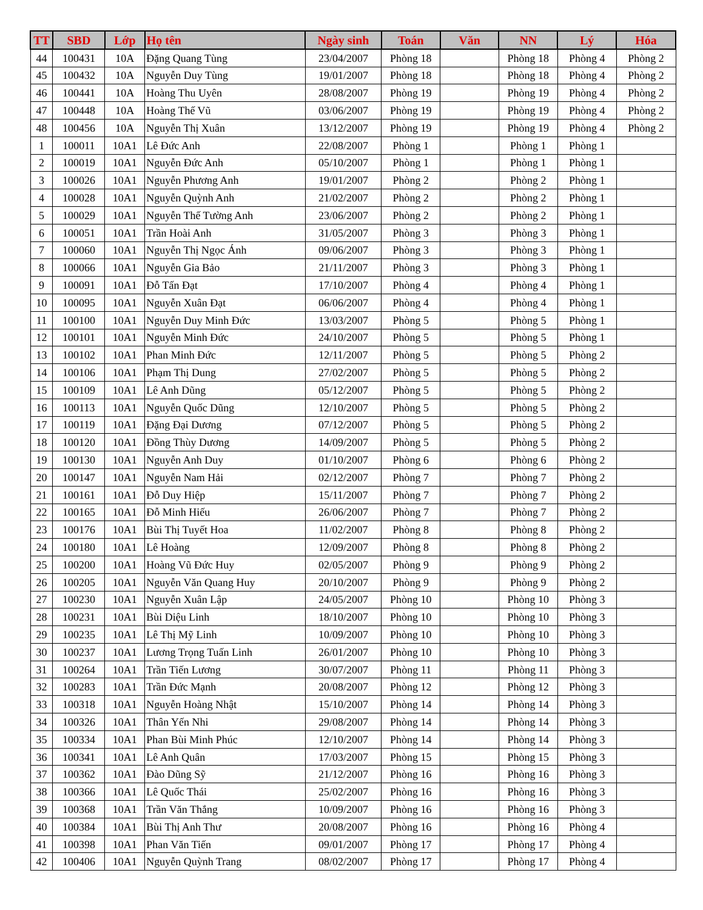| TT | SBD | Lớp | Họ tên | Ngày sinh | Toán | Văn | NN | Lý | Hóa |
| --- | --- | --- | --- | --- | --- | --- | --- | --- | --- |
| 44 | 100431 | 10A | Đặng Quang Tùng | 23/04/2007 | Phòng 18 | | Phòng 18 | Phòng 4 | Phòng 2 |
| 45 | 100432 | 10A | Nguyễn Duy Tùng | 19/01/2007 | Phòng 18 | | Phòng 18 | Phòng 4 | Phòng 2 |
| 46 | 100441 | 10A | Hoàng Thu Uyên | 28/08/2007 | Phòng 19 | | Phòng 19 | Phòng 4 | Phòng 2 |
| 47 | 100448 | 10A | Hoàng Thế Vũ | 03/06/2007 | Phòng 19 | | Phòng 19 | Phòng 4 | Phòng 2 |
| 48 | 100456 | 10A | Nguyễn Thị Xuân | 13/12/2007 | Phòng 19 | | Phòng 19 | Phòng 4 | Phòng 2 |
| 1 | 100011 | 10A1 | Lê Đức Anh | 22/08/2007 | Phòng 1 | | Phòng 1 | Phòng 1 | |
| 2 | 100019 | 10A1 | Nguyễn Đức Anh | 05/10/2007 | Phòng 1 | | Phòng 1 | Phòng 1 | |
| 3 | 100026 | 10A1 | Nguyễn Phương Anh | 19/01/2007 | Phòng 2 | | Phòng 2 | Phòng 1 | |
| 4 | 100028 | 10A1 | Nguyễn Quỳnh Anh | 21/02/2007 | Phòng 2 | | Phòng 2 | Phòng 1 | |
| 5 | 100029 | 10A1 | Nguyễn Thế Tường Anh | 23/06/2007 | Phòng 2 | | Phòng 2 | Phòng 1 | |
| 6 | 100051 | 10A1 | Trần Hoài Anh | 31/05/2007 | Phòng 3 | | Phòng 3 | Phòng 1 | |
| 7 | 100060 | 10A1 | Nguyễn Thị Ngọc Ánh | 09/06/2007 | Phòng 3 | | Phòng 3 | Phòng 1 | |
| 8 | 100066 | 10A1 | Nguyễn Gia Bảo | 21/11/2007 | Phòng 3 | | Phòng 3 | Phòng 1 | |
| 9 | 100091 | 10A1 | Đỗ Tấn Đạt | 17/10/2007 | Phòng 4 | | Phòng 4 | Phòng 1 | |
| 10 | 100095 | 10A1 | Nguyễn Xuân Đạt | 06/06/2007 | Phòng 4 | | Phòng 4 | Phòng 1 | |
| 11 | 100100 | 10A1 | Nguyễn Duy Minh Đức | 13/03/2007 | Phòng 5 | | Phòng 5 | Phòng 1 | |
| 12 | 100101 | 10A1 | Nguyễn Minh Đức | 24/10/2007 | Phòng 5 | | Phòng 5 | Phòng 1 | |
| 13 | 100102 | 10A1 | Phan Minh Đức | 12/11/2007 | Phòng 5 | | Phòng 5 | Phòng 2 | |
| 14 | 100106 | 10A1 | Phạm Thị Dung | 27/02/2007 | Phòng 5 | | Phòng 5 | Phòng 2 | |
| 15 | 100109 | 10A1 | Lê Anh Dũng | 05/12/2007 | Phòng 5 | | Phòng 5 | Phòng 2 | |
| 16 | 100113 | 10A1 | Nguyễn Quốc Dũng | 12/10/2007 | Phòng 5 | | Phòng 5 | Phòng 2 | |
| 17 | 100119 | 10A1 | Đặng Đại Dương | 07/12/2007 | Phòng 5 | | Phòng 5 | Phòng 2 | |
| 18 | 100120 | 10A1 | Đồng Thùy Dương | 14/09/2007 | Phòng 5 | | Phòng 5 | Phòng 2 | |
| 19 | 100130 | 10A1 | Nguyễn Anh Duy | 01/10/2007 | Phòng 6 | | Phòng 6 | Phòng 2 | |
| 20 | 100147 | 10A1 | Nguyễn Nam Hải | 02/12/2007 | Phòng 7 | | Phòng 7 | Phòng 2 | |
| 21 | 100161 | 10A1 | Đỗ Duy Hiệp | 15/11/2007 | Phòng 7 | | Phòng 7 | Phòng 2 | |
| 22 | 100165 | 10A1 | Đỗ Minh Hiếu | 26/06/2007 | Phòng 7 | | Phòng 7 | Phòng 2 | |
| 23 | 100176 | 10A1 | Bùi Thị Tuyết Hoa | 11/02/2007 | Phòng 8 | | Phòng 8 | Phòng 2 | |
| 24 | 100180 | 10A1 | Lê Hoàng | 12/09/2007 | Phòng 8 | | Phòng 8 | Phòng 2 | |
| 25 | 100200 | 10A1 | Hoàng Vũ Đức Huy | 02/05/2007 | Phòng 9 | | Phòng 9 | Phòng 2 | |
| 26 | 100205 | 10A1 | Nguyễn Văn Quang Huy | 20/10/2007 | Phòng 9 | | Phòng 9 | Phòng 2 | |
| 27 | 100230 | 10A1 | Nguyễn Xuân Lập | 24/05/2007 | Phòng 10 | | Phòng 10 | Phòng 3 | |
| 28 | 100231 | 10A1 | Bùi Diệu Linh | 18/10/2007 | Phòng 10 | | Phòng 10 | Phòng 3 | |
| 29 | 100235 | 10A1 | Lê Thị Mỹ Linh | 10/09/2007 | Phòng 10 | | Phòng 10 | Phòng 3 | |
| 30 | 100237 | 10A1 | Lương Trọng Tuấn Linh | 26/01/2007 | Phòng 10 | | Phòng 10 | Phòng 3 | |
| 31 | 100264 | 10A1 | Trần Tiến Lương | 30/07/2007 | Phòng 11 | | Phòng 11 | Phòng 3 | |
| 32 | 100283 | 10A1 | Trần Đức Mạnh | 20/08/2007 | Phòng 12 | | Phòng 12 | Phòng 3 | |
| 33 | 100318 | 10A1 | Nguyễn Hoàng Nhật | 15/10/2007 | Phòng 14 | | Phòng 14 | Phòng 3 | |
| 34 | 100326 | 10A1 | Thân Yến Nhi | 29/08/2007 | Phòng 14 | | Phòng 14 | Phòng 3 | |
| 35 | 100334 | 10A1 | Phan Bùi Minh Phúc | 12/10/2007 | Phòng 14 | | Phòng 14 | Phòng 3 | |
| 36 | 100341 | 10A1 | Lê Anh Quân | 17/03/2007 | Phòng 15 | | Phòng 15 | Phòng 3 | |
| 37 | 100362 | 10A1 | Đào Dũng Sỹ | 21/12/2007 | Phòng 16 | | Phòng 16 | Phòng 3 | |
| 38 | 100366 | 10A1 | Lê Quốc Thái | 25/02/2007 | Phòng 16 | | Phòng 16 | Phòng 3 | |
| 39 | 100368 | 10A1 | Trần Văn Thắng | 10/09/2007 | Phòng 16 | | Phòng 16 | Phòng 3 | |
| 40 | 100384 | 10A1 | Bùi Thị Anh Thư | 20/08/2007 | Phòng 16 | | Phòng 16 | Phòng 4 | |
| 41 | 100398 | 10A1 | Phan Văn Tiến | 09/01/2007 | Phòng 17 | | Phòng 17 | Phòng 4 | |
| 42 | 100406 | 10A1 | Nguyễn Quỳnh Trang | 08/02/2007 | Phòng 17 | | Phòng 17 | Phòng 4 | |